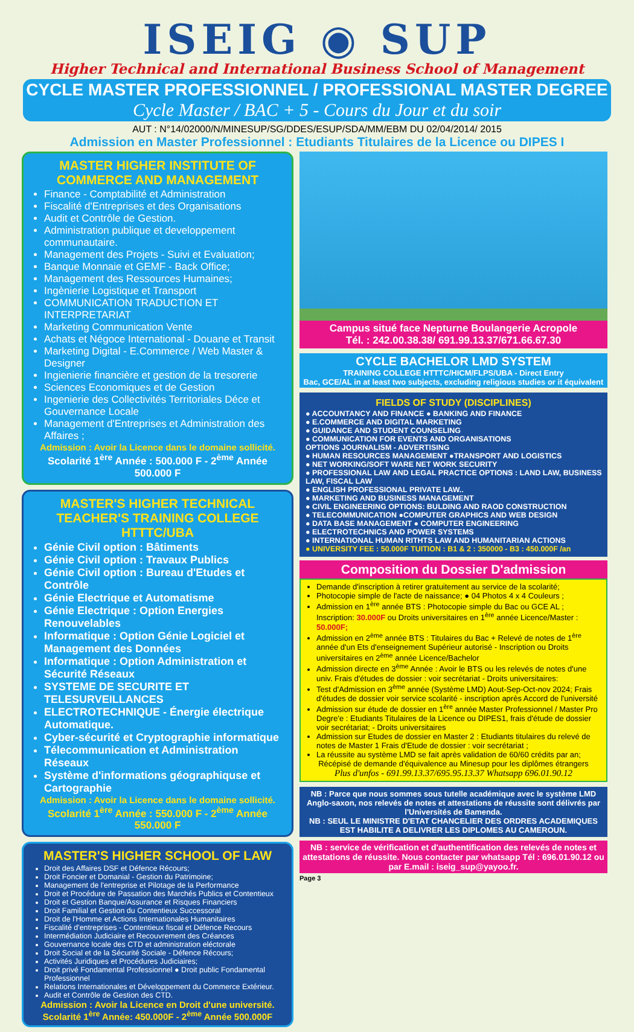ISEIG ◉ SUP
Higher Technical and International Business School of Management
CYCLE MASTER PROFESSIONNEL / PROFESSIONAL MASTER DEGREE
Cycle Master / BAC + 5 - Cours du Jour et du soir
AUT : N°14/02000/N/MINESUP/SG/DDES/ESUP/SDA/MM/EBM DU 02/04/2014/ 2015
Admission en Master Professionnel : Etudiants Titulaires de la Licence ou DIPES I
MASTER HIGHER INSTITUTE OF COMMERCE AND MANAGEMENT
Finance - Comptabilité et Administration
Fiscalité d'Entreprises et des Organisations
Audit et Contrôle de Gestion.
Administration publique et developpement communautaire.
Management des Projets - Suivi et Evaluation;
Banque Monnaie et GEMF - Back Office;
Management des Ressources Humaines;
Ingènierie Logistique et Transport
COMMUNICATION TRADUCTION ET INTERPRETARIAT
Marketing Communication Vente
Achats et Négoce International - Douane et Transit
Marketing Digital - E.Commerce / Web Master & Designer
Ingienierie financière et gestion de la tresorerie
Sciences Economiques et de Gestion
Ingenierie des Collectivités Territoriales Déce et Gouvernance Locale
Management d'Entreprises et Administration des Affaires ;
Admission : Avoir la Licence dans le domaine sollicité.
Scolarité 1<sup>ère</sup> Année : 500.000 F - 2<sup>ème</sup> Année 500.000 F
MASTER'S HIGHER TECHNICAL TEACHER'S TRAINING COLLEGE HTTTC/UBA
Génie Civil option : Bâtiments
Génie Civil option : Travaux Publics
Génie Civil option : Bureau d'Etudes et Contrôle
Génie Electrique et Automatisme
Génie Electrique : Option Energies Renouvelables
Informatique : Option Génie Logiciel et Management des Données
Informatique : Option Administration et Sécurité Réseaux
SYSTEME DE SECURITE ET TELESURVEILLANCES
ELECTROTECHNIQUE - Énergie électrique Automatique.
Cyber-sécurité et Cryptographie informatique
Télecommunication et Administration Réseaux
Système d'informations géographiquse et Cartographie
Admission : Avoir la Licence dans le domaine sollicité.
Scolarité 1<sup>ère</sup> Année : 550.000 F - 2<sup>ème</sup> Année 550.000 F
MASTER'S HIGHER SCHOOL OF LAW
Droit des Affaires DSF et Défence Récours;
Droit Foncier et Domanial - Gestion du Patrimoine;
Management de l'entreprise et Pilotage de la Performance
Droit et Procédure de Passation des Marchés Publics et Contentieux
Droit et Gestion Banque/Assurance et Risques Financiers
Droit Familial et Gestion du Contentieux Successoral
Droit de l'Homme et Actions Internationales Humanitaires
Fiscalité d'entreprises - Contentieux fiscal et Défence Recours
Intermédiation Judiciaire et Recouvrement des Créances
Gouvernance locale des CTD et administration eléctorale
Droit Social et de la Sécurité Sociale - Défence Récours;
Activités Juridiques et Procédures Judiciaires;
Droit privé Fondamental Professionnel ● Droit public Fondamental Professionnel
Relations Internationales et Développement du Commerce Extérieur.
Audit et Contrôle de Gestion des CTD.
Admission : Avoir la Licence en Droit d'une université.
Scolarité 1<sup>ère</sup> Année: 450.000F - 2<sup>ème</sup> Année 500.000F
Campus situé face Nepturne Boulangerie Acropole
Tél. : 242.00.38.38/ 691.99.13.37/671.66.67.30
CYCLE BACHELOR LMD SYSTEM
TRAINING COLLEGE HTTTC/HICM/FLPS/UBA - Direct Entry
Bac, GCE/AL in at least two subjects, excluding religious studies or it équivalent
FIELDS OF STUDY (DISCIPLINES)
● ACCOUNTANCY AND FINANCE ● BANKING AND FINANCE
● E.COMMERCE AND DIGITAL MARKETING
● GUIDANCE AND STUDENT COUNSELING
● COMMUNICATION FOR EVENTS AND ORGANISATIONS
OPTIONS JOURNALISM - ADVERTISING
● HUMAN RESOURCES MANAGEMENT ●TRANSPORT AND LOGISTICS
● NET WORKING/SOFT WARE NET WORK SECURITY
● PROFESSIONAL LAW AND LEGAL PRACTICE OPTIONS : LAND LAW, BUSINESS LAW, FISCAL LAW
● ENGLISH PROFESSIONAL PRIVATE LAW..
● MARKETING AND BUSINESS MANAGEMENT
● CIVIL ENGINEERING OPTIONS: BULDING AND RAOD CONSTRUCTION
● TELECOMMUNICATION ●COMPUTER GRAPHICS AND WEB DESIGN
● DATA BASE MANAGEMENT ● COMPUTER ENGINEERING
● ELECTROTECHNICS AND POWER SYSTEMS
● INTERNATIONAL HUMAN RITHTS LAW AND HUMANITARIAN ACTIONS
● UNIVERSITY FEE : 50.000F TUITION : B1 & 2 : 350000 - B3 : 450.000F /an
Composition du Dossier D'admission
Demande d'inscription à retirer gratuitement au service de la scolarité;
Photocopie simple de l'acte de naissance; ● 04 Photos 4 x 4 Couleurs ;
Admission en 1<sup>ère</sup> année BTS : Photocopie simple du Bac ou GCE AL ; Inscription: 30.000F ou Droits universitaires en 1<sup>ère</sup> année Licence/Master : 50.000F;
Admission en 2<sup>ème</sup> année BTS : Titulaires du Bac + Relevé de notes de 1<sup>ère</sup> année d'un Ets d'enseignement Supérieur autorisé - Inscription ou Droits universitaires en 2<sup>ème</sup> année Licence/Bachelor
Admission directe en 3<sup>ème</sup> Année : Avoir le BTS ou les relevés de notes d'une univ. Frais d'études de dossier : voir secrétariat - Droits universitaires:
Test d'Admission en 3<sup>ème</sup> année (Système LMD) Aout-Sep-Oct-nov 2024; Frais d'études de dossier voir service scolarité - inscription après Accord de l'université
Admission sur étude de dossier en 1<sup>ère</sup> année Master Professionnel / Master Pro Degre'e : Etudiants Titulaires de la Licence ou DIPES1, frais d'étude de dossier voir secrétariat; - Droits universitaires
Admission sur Etudes de dossier en Master 2 : Etudiants titulaires du relevé de notes de Master 1 Frais d'Etude de dossier : voir secrétariat ;
La réussite au système LMD se fait après validation de 60/60 crédits par an;
Récépisé de demande d'équivalence au Minesup pour les diplômes étrangers
Plus d'unfos - 691.99.13.37/695.95.13.37 Whatsapp 696.01.90.12
NB : Parce que nous sommes sous tutelle académique avec le système LMD Anglo-saxon, nos relevés de notes et attestations de réussite sont délivrés par l'Universités de Bamenda.
NB : SEUL LE MINISTRE D'ETAT CHANCELIER DES ORDRES ACADEMIQUES EST HABILITE A DELIVRER LES DIPLOMES AU CAMEROUN.
NB : service de vérification et d'authentification des relevés de notes et attestations de réussite. Nous contacter par whatsapp Tél : 696.01.90.12 ou par E.mail : iseig_sup@yayoo.fr.
Page 3